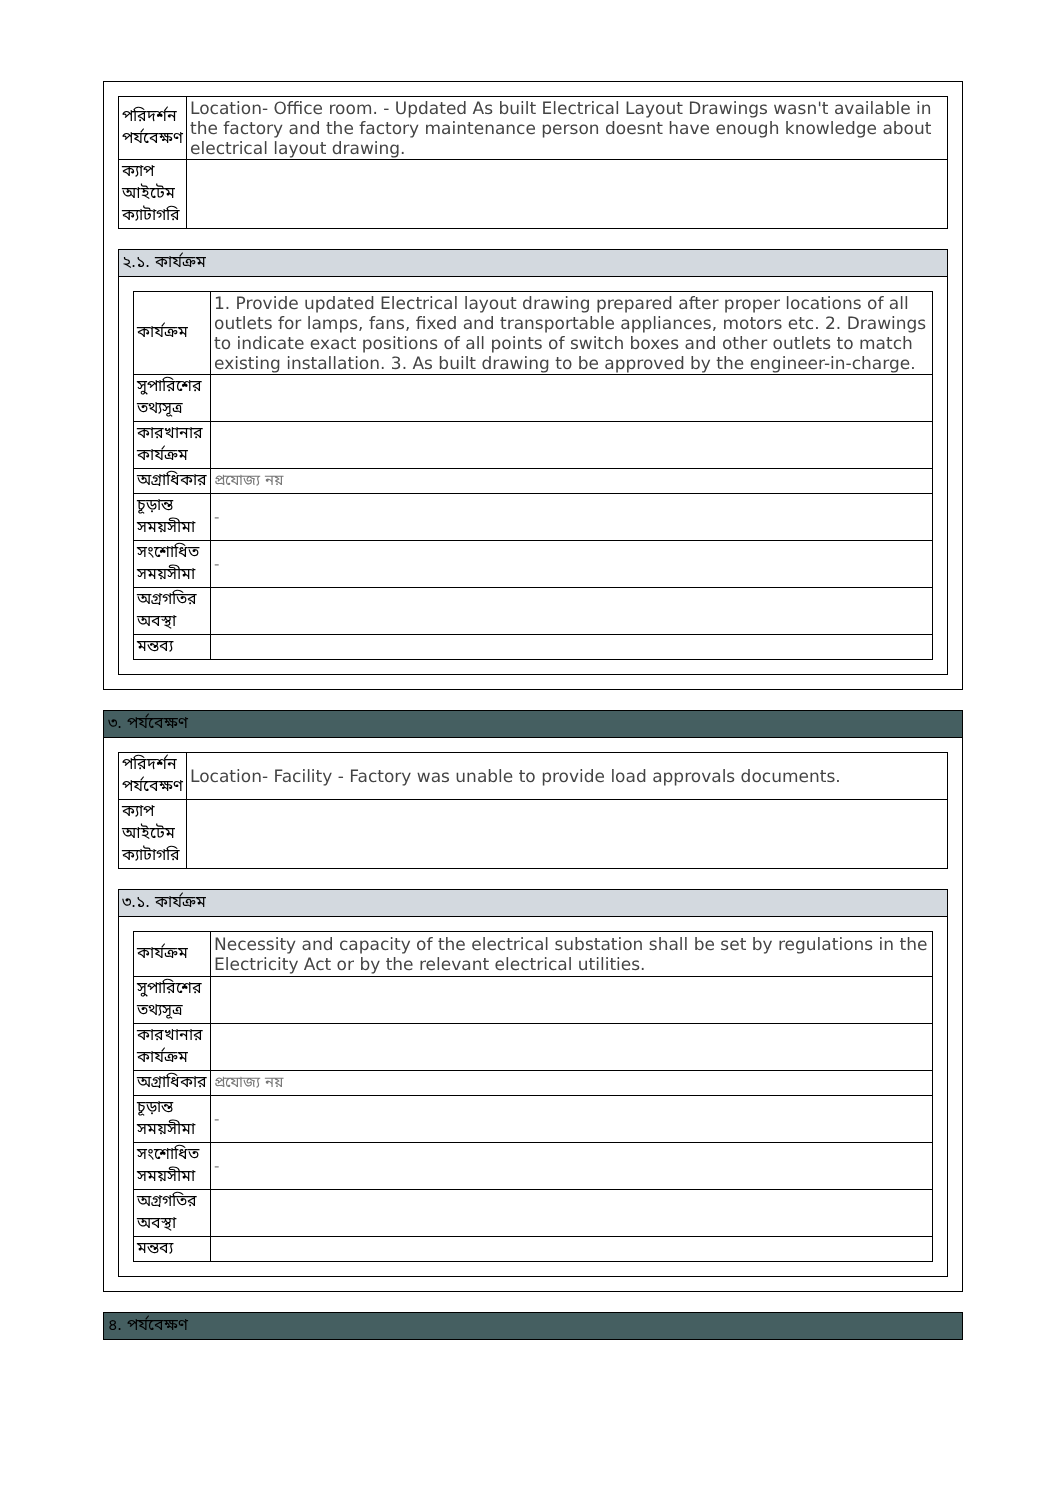| পরিদর্শন পর্যবেক্ষণ | Location- Office room. - Updated As built Electrical Layout Drawings wasn't available in the factory and the factory maintenance person doesnt have enough knowledge about electrical layout drawing. |
| ক্যাপ আইটেম ক্যাটাগরি | |
২.১. কার্যক্রম
| কার্যক্রম | 1. Provide updated Electrical layout drawing prepared after proper locations of all outlets for lamps, fans, fixed and transportable appliances, motors etc. 2. Drawings to indicate exact positions of all points of switch boxes and other outlets to match existing installation. 3. As built drawing to be approved by the engineer-in-charge. |
| সুপারিশের তথ্যসূত্র | |
| কারখানার কার্যক্রম | |
| অগ্রাধিকার | প্রযোজ্য নয় |
| চূড়ান্ত সময়সীমা | - |
| সংশোধিত সময়সীমা | - |
| অগ্রগতির অবস্থা | |
| মন্তব্য | |
৩. পর্যবেক্ষণ
| পরিদর্শন পর্যবেক্ষণ | Location- Facility - Factory was unable to provide load approvals documents. |
| ক্যাপ আইটেম ক্যাটাগরি | |
৩.১. কার্যক্রম
| কার্যক্রম | Necessity and capacity of the electrical substation shall be set by regulations in the Electricity Act or by the relevant electrical utilities. |
| সুপারিশের তথ্যসূত্র | |
| কারখানার কার্যক্রম | |
| অগ্রাধিকার | প্রযোজ্য নয় |
| চূড়ান্ত সময়সীমা | - |
| সংশোধিত সময়সীমা | - |
| অগ্রগতির অবস্থা | |
| মন্তব্য | |
৪. পর্যবেক্ষণ